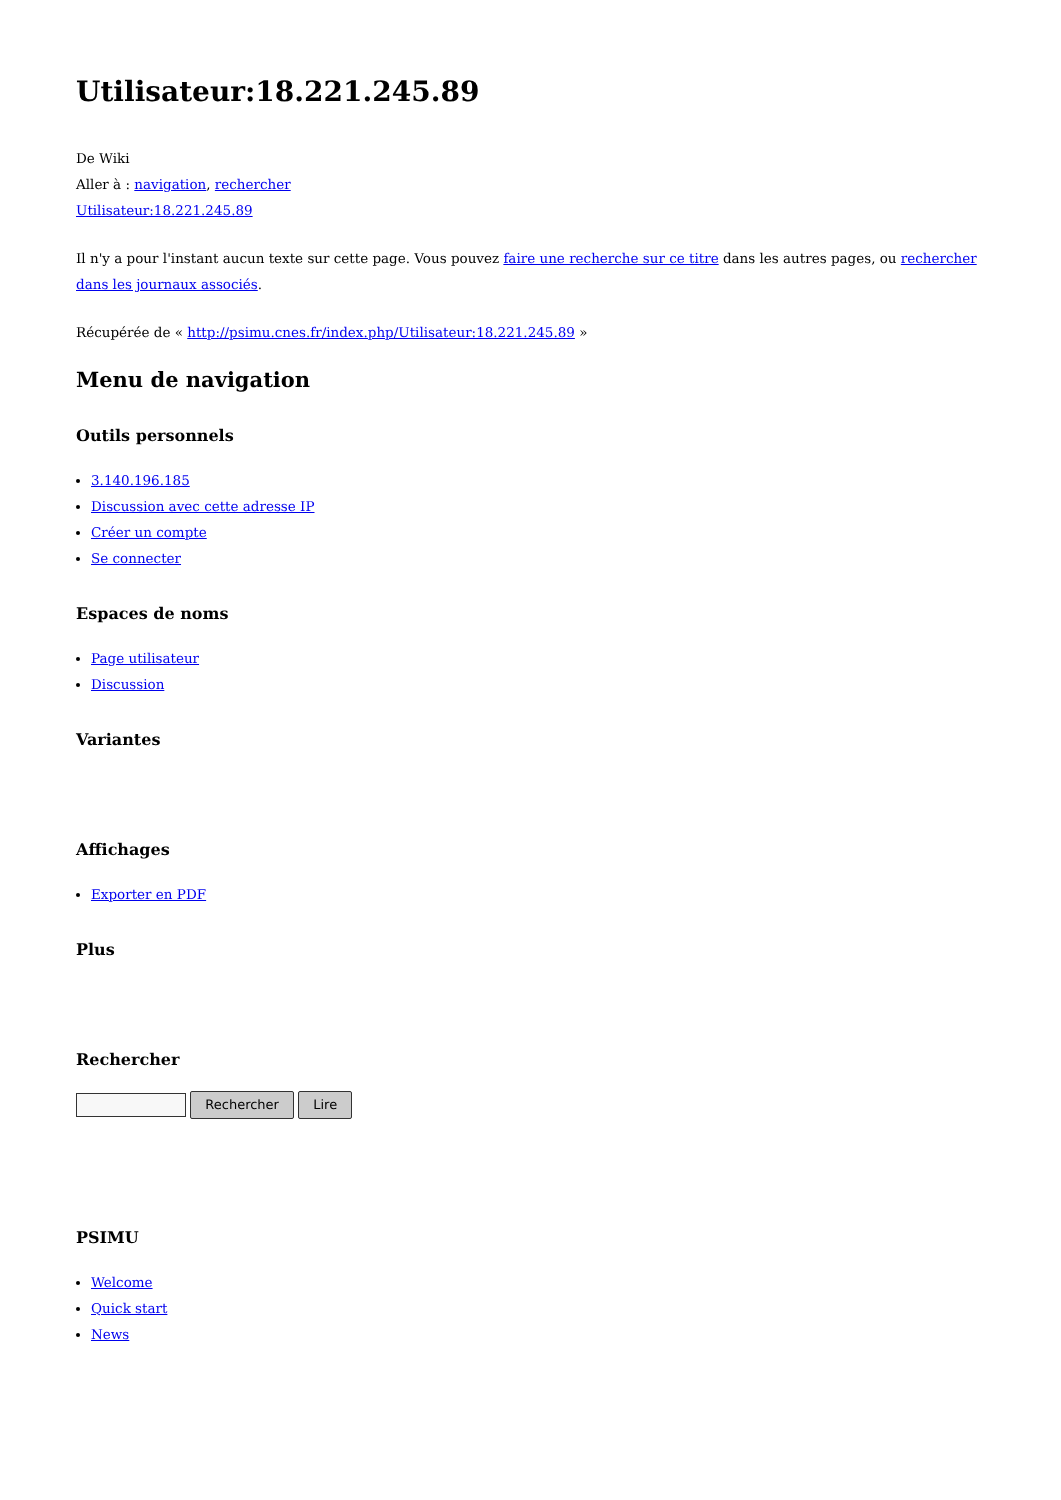Utilisateur:18.221.245.89
De Wiki
Aller à : navigation, rechercher
Utilisateur:18.221.245.89
Il n'y a pour l'instant aucun texte sur cette page. Vous pouvez faire une recherche sur ce titre dans les autres pages, ou rechercher dans les journaux associés.
Récupérée de « http://psimu.cnes.fr/index.php/Utilisateur:18.221.245.89 »
Menu de navigation
Outils personnels
3.140.196.185
Discussion avec cette adresse IP
Créer un compte
Se connecter
Espaces de noms
Page utilisateur
Discussion
Variantes
Affichages
Exporter en PDF
Plus
Rechercher
Rechercher Lire
PSIMU
Welcome
Quick start
News